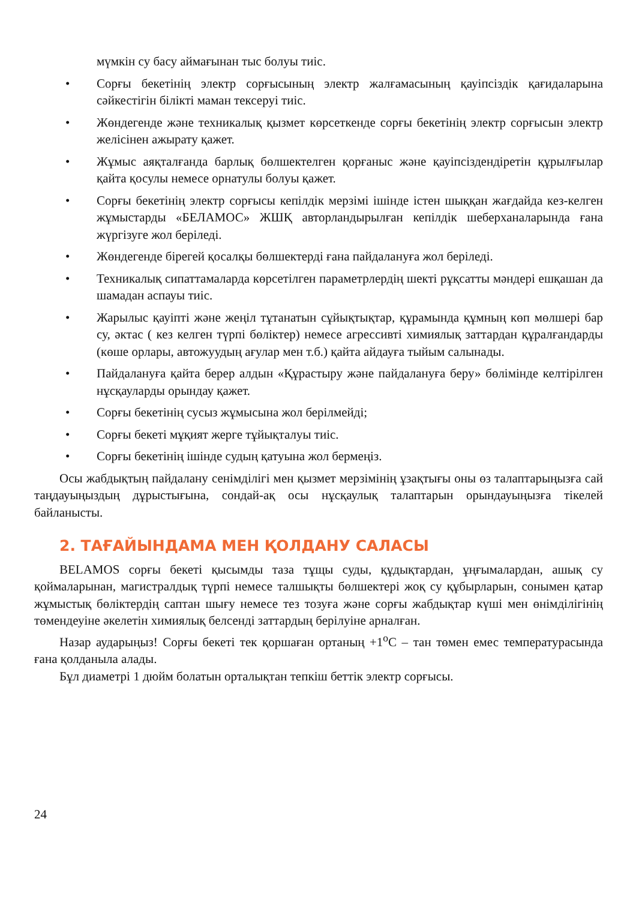мүмкін су басу аймағынан тыс болуы тиіс.
• Сорғы бекетінің электр сорғысының электр жалғамасының қауіпсіздік қағидаларына сәйкестігін білікті маман тексеруі тиіс.
• Жөндегенде және техникалық қызмет көрсеткенде сорғы бекетінің электр сорғысын электр желісінен ажырату қажет.
• Жұмыс аяқталғанда барлық бөлшектелген қорғаныс және қауіпсіздендіретін құрылғылар қайта қосулы немесе орнатулы болуы қажет.
• Сорғы бекетінің электр сорғысы кепілдік мерзімі ішінде істен шыққан жағдайда кез-келген жұмыстарды «БЕЛАМОС» ЖШҚ авторландырылған кепілдік шеберханаларында ғана жүргізуге жол беріледі.
• Жөндегенде бірегей қосалқы бөлшектерді ғана пайдалануға жол беріледі.
• Техникалық сипаттамаларда көрсетілген параметрлердің шекті рұқсатты мәндері ешқашан да шамадан аспауы тиіс.
• Жарылыс қауіпті және жеңіл тұтанатын сұйықтықтар, құрамында құмның көп мөлшері бар су, әктас ( кез келген түрпі бөліктер) немесе агрессивті химиялық заттардан құралғандарды (көше орлары, автожуудың ағулар мен т.б.) қайта айдауға тыйым салынады.
• Пайдалануға қайта берер алдын «Құрастыру және пайдалануға беру» бөлімінде келтірілген нұсқауларды орындау қажет.
• Сорғы бекетінің сусыз жұмысына жол берілмейді;
• Сорғы бекеті мұқият жерге тұйықталуы тиіс.
• Сорғы бекетінің ішінде судың қатуына жол бермеңіз.
Осы жабдықтың пайдалану сенімділігі мен қызмет мерзімінің ұзақтығы оны өз талаптарыңызға сай таңдауыңыздың дұрыстығына, сондай-ақ осы нұсқаулық талаптарын орындауыңызға тікелей байланысты.
2. ТАҒАЙЫНДАМА МЕН ҚОЛДАНУ САЛАСЫ
BELAMOS сорғы бекеті қысымды таза тұщы суды, құдықтардан, ұңғымалардан, ашық су қоймаларынан, магистралдық түрпі немесе талшықты бөлшектері жоқ су құбырларын, сонымен қатар жұмыстық бөліктердің саптан шығу немесе тез тозуға және сорғы жабдықтар күші мен өнімділігінің төмендеуіне әкелетін химиялық белсенді заттардың берілуіне арналған.
Назар аударыңыз! Сорғы бекеті тек қоршаған ортаның +1<sup>о</sup>С – тан төмен емес температурасында ғана қолданыла алады.
Бұл диаметрі 1 дюйм болатын орталықтан тепкіш беттік электр сорғысы.
24